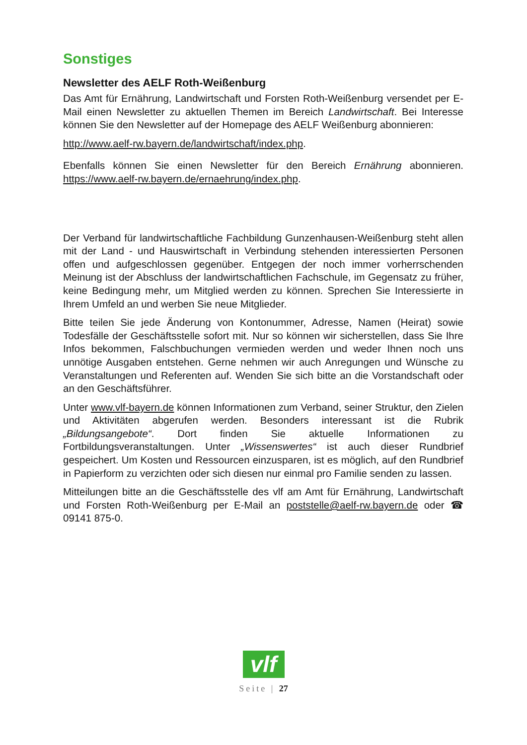Sonstiges
Newsletter des AELF Roth-Weißenburg
Das Amt für Ernährung, Landwirtschaft und Forsten Roth-Weißenburg versendet per E-Mail einen Newsletter zu aktuellen Themen im Bereich Landwirtschaft. Bei Interesse können Sie den Newsletter auf der Homepage des AELF Weißenburg abonnieren:
http://www.aelf-rw.bayern.de/landwirtschaft/index.php.
Ebenfalls können Sie einen Newsletter für den Bereich Ernährung abonnieren. https://www.aelf-rw.bayern.de/ernaehrung/index.php.
Der Verband für landwirtschaftliche Fachbildung Gunzenhausen-Weißenburg steht allen mit der Land - und Hauswirtschaft in Verbindung stehenden interessierten Personen offen und aufgeschlossen gegenüber. Entgegen der noch immer vorherrschenden Meinung ist der Abschluss der landwirtschaftlichen Fachschule, im Gegensatz zu früher, keine Bedingung mehr, um Mitglied werden zu können. Sprechen Sie Interessierte in Ihrem Umfeld an und werben Sie neue Mitglieder.
Bitte teilen Sie jede Änderung von Kontonummer, Adresse, Namen (Heirat) sowie Todesfälle der Geschäftsstelle sofort mit. Nur so können wir sicherstellen, dass Sie Ihre Infos bekommen, Falschbuchungen vermieden werden und weder Ihnen noch uns unnötige Ausgaben entstehen. Gerne nehmen wir auch Anregungen und Wünsche zu Veranstaltungen und Referenten auf. Wenden Sie sich bitte an die Vorstandschaft oder an den Geschäftsführer.
Unter www.vlf-bayern.de können Informationen zum Verband, seiner Struktur, den Zielen und Aktivitäten abgerufen werden. Besonders interessant ist die Rubrik „Bildungsangebote“. Dort finden Sie aktuelle Informationen zu Fortbildungsveranstaltungen. Unter „Wissenswertes“ ist auch dieser Rundbrief gespeichert. Um Kosten und Ressourcen einzusparen, ist es möglich, auf den Rundbrief in Papierform zu verzichten oder sich diesen nur einmal pro Familie senden zu lassen.
Mitteilungen bitte an die Geschäftsstelle des vlf am Amt für Ernährung, Landwirtschaft und Forsten Roth-Weißenburg per E-Mail an poststelle@aelf-rw.bayern.de oder ☎ 09141 875-0.
vlf
Seite | 27